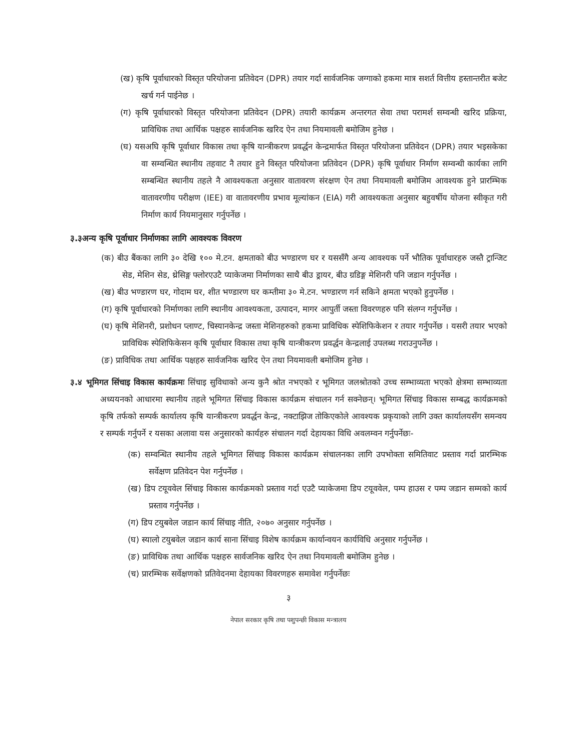(ख) कृषि पूर्वाधारको विस्तृत परियोजना प्रतिवेदन (DPR) तयार गर्दा सार्वजनिक जग्गाको हकमा मात्र सशर्त वित्तीय हस्तान्तरीत बजेट खर्च गर्न पाईनेछ ।
(ग) कृषि पूर्वाधारको विस्तृत परियोजना प्रतिवेदन (DPR) तयारी कार्यक्रम अन्तरगत सेवा तथा परामर्श सम्वन्धी खरिद प्रक्रिया, प्राविधिक तथा आर्थिक पक्षहरु सार्वजनिक खरिद ऐन तथा नियमावली बमोजिम हुनेछ ।
(घ) यसअघि कृषि पूर्वाधार विकास तथा कृषि यान्त्रीकरण प्रवर्द्धन केन्द्रमार्फत विस्तृत परियोजना प्रतिवेदन (DPR) तयार भइसकेका वा सम्वन्धित स्थानीय तहवाट नै तयार हुने विस्तृत परियोजना प्रतिवेदन (DPR) कृषि पूर्वाधार निर्माण सम्वन्धी कार्यका लागि सम्बन्धित स्थानीय तहले नै आवश्यकता अनुसार वातावरण संरक्षण ऐन तथा नियमावली बमोजिम आवश्यक हुने प्रारम्भिक वातावरणीय परीक्षण (IEE) वा वातावरणीय प्रभाव मूल्यांकन (EIA) गरी आवश्यकता अनुसार बहुवर्षीय योजना स्वीकृत गरी निर्माण कार्य नियमानुसार गर्नुपर्नेछ ।
३.३अन्य कृषि पूर्वाधार निर्माणका लागि आवश्यक विवरण
(क) बीउ बैंकका लागि ३० देखि १०० मे.टन. क्षमताको बीउ भण्डारण घर र यससँगै अन्य आवश्यक पर्ने भौतिक पूर्वाधारहरु जस्तै ट्रान्जिट सेड, मेशिन सेड, थ्रेसिङ्ग फ्लोरएउटै प्याकेजमा निर्माणका साथै बीउ ड्रायर, बीउ ग्रडिङ्ग मेशिनरी पनि जडान गर्नुपर्नेछ ।
(ख) बीउ भण्डारण घर, गोदाम घर, शीत भण्डारण घर कम्तीमा ३० मे.टन. भण्डारण गर्न सकिने क्षमता भएको हुनुपर्नेछ ।
(ग) कृषि पूर्वाधारको निर्माणका लागि स्थानीय आवश्यकता, उत्पादन, मागर आपुर्ती जस्ता विवरणहरु पनि संलग्न गर्नुपर्नेछ ।
(घ) कृषि मेशिनरी, प्रशोधन प्लाण्ट, चिस्यानकेन्द्र जस्ता मेशिनहरुको हकमा प्राविधिक स्पेशिफिकेशन र तयार गर्नुपर्नेछ । यसरी तयार भएको प्राविधिक स्पेशिफिकेसन कृषि पूर्वाधार विकास तथा कृषि यान्त्रीकरण प्रवर्द्धन केन्द्रलाई उपलब्ध गराउनुपर्नेछ ।
(ङ) प्राविधिक तथा आर्थिक पक्षहरु सार्वजनिक खरिद ऐन तथा नियमावली बमोजिम हुनेछ ।
३.४ भूमिगत सिंचाइ विकास कार्यक्रमः सिंचाइ सुविधाको अन्य कुनै श्रोत नभएको र भूमिगत जलश्रोतको उच्च सम्भाव्यता भएको क्षेत्रमा सम्भाव्यता अध्ययनको आधारमा स्थानीय तहले भूमिगत सिंचाइ विकास कार्यक्रम संचालन गर्न सक्नेछन्। भूमिगत सिंचाइ विकास सम्बद्ध कार्यक्रमको कृषि तर्फको सम्पर्क कार्यालय कृषि यान्त्रीकरण प्रवर्द्धन केन्द्र, नक्टाझिज तोकिएकोले आवश्यक प्रकृयाको लागि उक्त कार्यालयसँग समन्वय र सम्पर्क गर्नुपर्ने र यसका अलावा यस अनुसारको कार्यहरु संचालन गर्दा देहायका विधि अवलम्वन गर्नुपर्नेछः-
(क) सम्वन्धित स्थानीय तहले भूमिगत सिंचाइ विकास कार्यक्रम संचालनका लागि उपभोक्ता समितिवाट प्रस्ताव गर्दा प्रारम्भिक सर्वेक्षण प्रतिवेदन पेश गर्नुपर्नेछ ।
(ख) डिप टयूववेल सिंचाइ विकास कार्यक्रमको प्रस्ताव गर्दा एउटै प्याकेजमा डिप टयूववेल, पम्प हाउस र पम्प जडान सम्मको कार्य प्रस्ताव गर्नुपर्नेछ ।
(ग) डिप टयुबवेल जडान कार्य सिंचाइ नीति, २०७० अनुसार गर्नुपर्नेछ ।
(घ) स्यालो टयुबवेल जडान कार्य साना सिंचाइ विशेष कार्यक्रम कार्यान्वयन कार्यविधि अनुसार गर्नुपर्नेछ ।
(ङ) प्राविधिक तथा आर्थिक पक्षहरु सार्वजनिक खरिद ऐन तथा नियमावली बमोजिम हुनेछ ।
(च) प्रारम्भिक सर्वेक्षणको प्रतिवेदनमा देहायका विवरणहरु समावेश गर्नुपर्नेछः
३
नेपाल सरकार कृषि तथा पशुपन्छी विकास मन्त्रालय